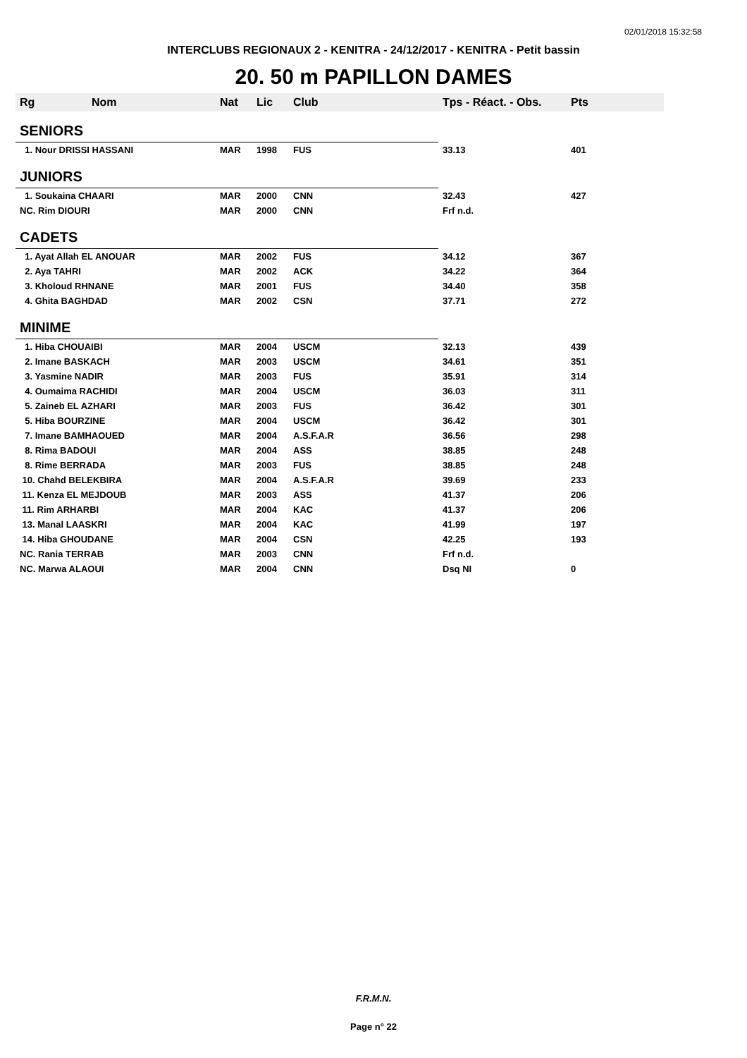02/01/2018 15:32:58
INTERCLUBS REGIONAUX 2 - KENITRA - 24/12/2017 - KENITRA - Petit bassin
20. 50 m PAPILLON DAMES
| Rg | Nom | Nat | Lic | Club | Tps - Réact. - Obs. | Pts |
| --- | --- | --- | --- | --- | --- | --- |
| SENIORS | | | | | | |
| 1. Nour DRISSI HASSANI | | MAR | 1998 | FUS | 33.13 | 401 |
| JUNIORS | | | | | | |
| 1. Soukaina CHAARI | | MAR | 2000 | CNN | 32.43 | 427 |
| NC. Rim DIOURI | | MAR | 2000 | CNN | Frf n.d. | |
| CADETS | | | | | | |
| 1. Ayat Allah EL ANOUAR | | MAR | 2002 | FUS | 34.12 | 367 |
| 2. Aya TAHRI | | MAR | 2002 | ACK | 34.22 | 364 |
| 3. Kholoud RHNANE | | MAR | 2001 | FUS | 34.40 | 358 |
| 4. Ghita BAGHDAD | | MAR | 2002 | CSN | 37.71 | 272 |
| MINIME | | | | | | |
| 1. Hiba CHOUAIBI | | MAR | 2004 | USCM | 32.13 | 439 |
| 2. Imane BASKACH | | MAR | 2003 | USCM | 34.61 | 351 |
| 3. Yasmine NADIR | | MAR | 2003 | FUS | 35.91 | 314 |
| 4. Oumaima RACHIDI | | MAR | 2004 | USCM | 36.03 | 311 |
| 5. Zaineb EL AZHARI | | MAR | 2003 | FUS | 36.42 | 301 |
| 5. Hiba BOURZINE | | MAR | 2004 | USCM | 36.42 | 301 |
| 7. Imane BAMHAOUED | | MAR | 2004 | A.S.F.A.R | 36.56 | 298 |
| 8. Rima BADOUI | | MAR | 2004 | ASS | 38.85 | 248 |
| 8. Rime BERRADA | | MAR | 2003 | FUS | 38.85 | 248 |
| 10. Chahd BELEKBIRA | | MAR | 2004 | A.S.F.A.R | 39.69 | 233 |
| 11. Kenza EL MEJDOUB | | MAR | 2003 | ASS | 41.37 | 206 |
| 11. Rim ARHARBI | | MAR | 2004 | KAC | 41.37 | 206 |
| 13. Manal LAASKRI | | MAR | 2004 | KAC | 41.99 | 197 |
| 14. Hiba GHOUDANE | | MAR | 2004 | CSN | 42.25 | 193 |
| NC. Rania TERRAB | | MAR | 2003 | CNN | Frf n.d. | |
| NC. Marwa ALAOUI | | MAR | 2004 | CNN | Dsq NI | 0 |
F.R.M.N.
Page n° 22